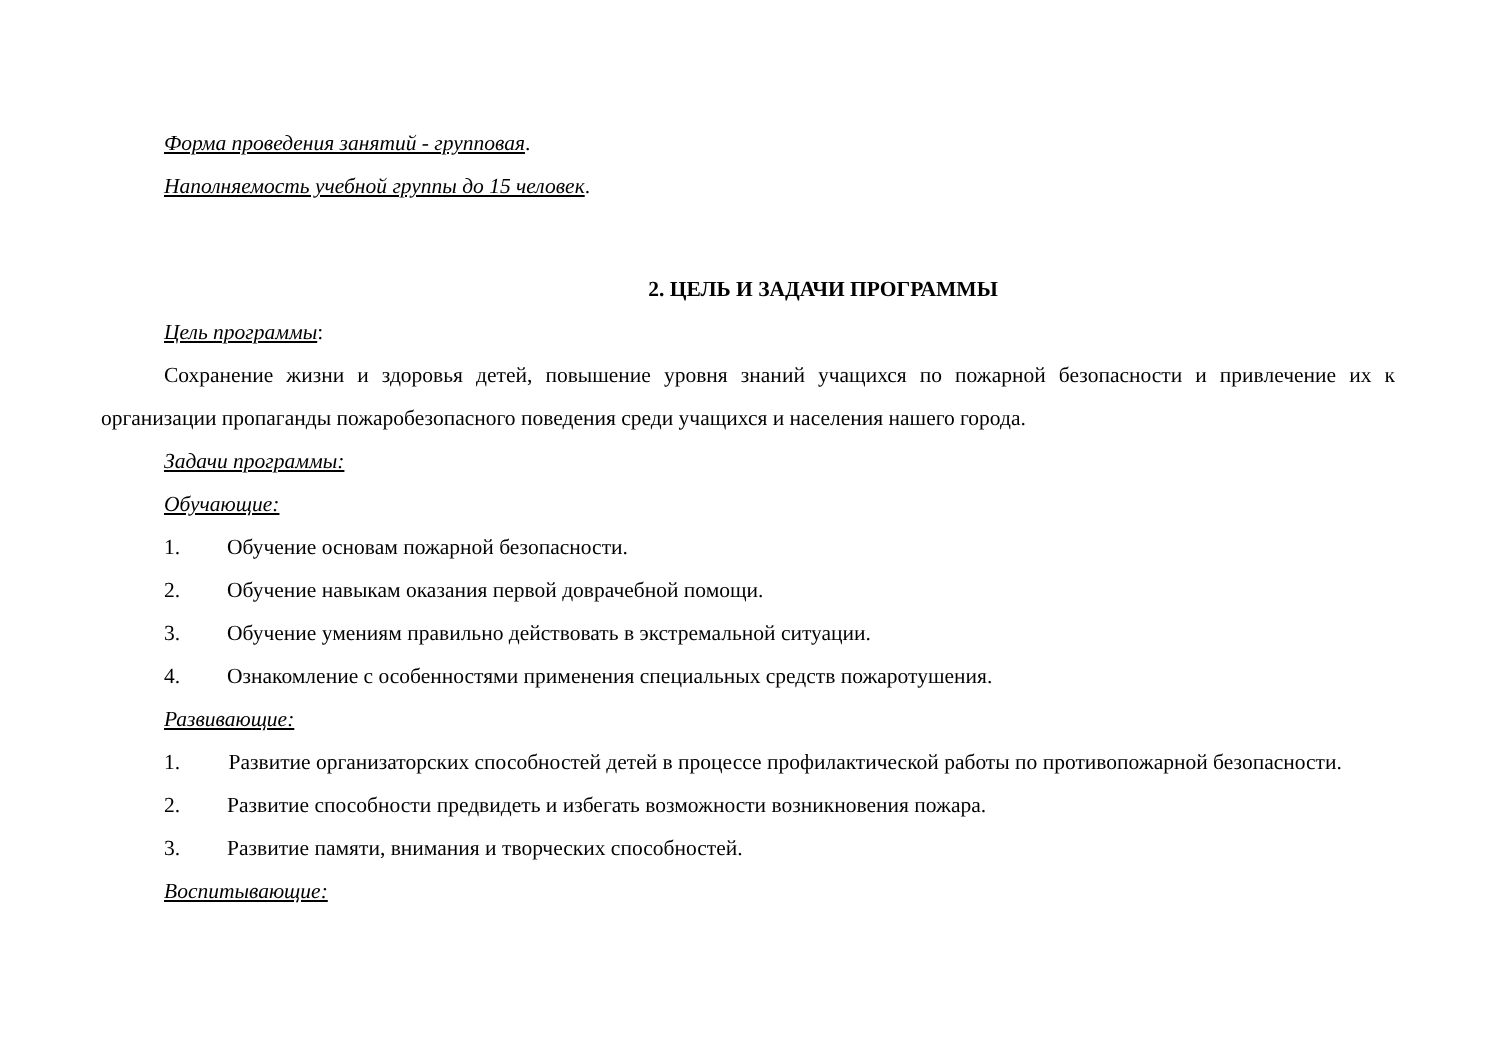Форма проведения занятий - групповая.
Наполняемость учебной группы до 15 человек.
2. ЦЕЛЬ И ЗАДАЧИ ПРОГРАММЫ
Цель программы:
Сохранение жизни и здоровья детей, повышение уровня знаний учащихся по пожарной безопасности и привлечение их к организации пропаганды пожаробезопасного поведения среди учащихся и населения нашего города.
Задачи программы:
Обучающие:
1. Обучение основам пожарной безопасности.
2. Обучение навыкам оказания первой доврачебной помощи.
3. Обучение умениям правильно действовать в экстремальной ситуации.
4. Ознакомление с особенностями применения специальных средств пожаротушения.
Развивающие:
1. Развитие организаторских способностей детей в процессе профилактической работы по противопожарной безопасности.
2. Развитие способности предвидеть и избегать возможности возникновения пожара.
3. Развитие памяти, внимания и творческих способностей.
Воспитывающие: